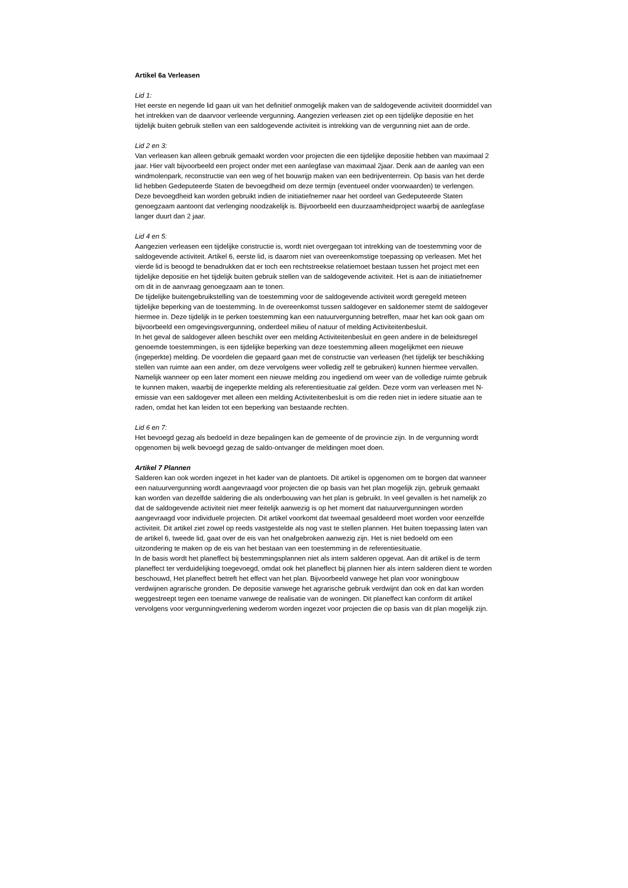Artikel 6a Verleasen
Lid 1:
Het eerste en negende lid gaan uit van het definitief onmogelijk maken van de saldogevende activiteit doormiddel van het intrekken van de daarvoor verleende vergunning. Aangezien verleasen ziet op een tijdelijke depositie en het tijdelijk buiten gebruik stellen van een saldogevende activiteit is intrekking van de vergunning niet aan de orde.
Lid 2 en 3:
Van verleasen kan alleen gebruik gemaakt worden voor projecten die een tijdelijke depositie hebben van maximaal 2 jaar. Hier valt bijvoorbeeld een project onder met een aanlegfase van maximaal 2jaar. Denk aan de aanleg van een windmolenpark, reconstructie van een weg of het bouwrijp maken van een bedrijventerrein. Op basis van het derde lid hebben Gedeputeerde Staten de bevoegdheid om deze termijn (eventueel onder voorwaarden) te verlengen. Deze bevoegdheid kan worden gebruikt indien de initiatiefnemer naar het oordeel van Gedeputeerde Staten genoegzaam aantoont dat verlenging noodzakelijk is. Bijvoorbeeld een duurzaamheidproject waarbij de aanlegfase langer duurt dan 2 jaar.
Lid 4 en 5:
Aangezien verleasen een tijdelijke constructie is, wordt niet overgegaan tot intrekking van de toestemming voor de saldogevende activiteit. Artikel 6, eerste lid, is daarom niet van overeenkomstige toepassing op verleasen. Met het vierde lid is beoogd te benadrukken dat er toch een rechtstreekse relatiemoet bestaan tussen het project met een tijdelijke depositie en het tijdelijk buiten gebruik stellen van de saldogevende activiteit. Het is aan de initiatiefnemer om dit in de aanvraag genoegzaam aan te tonen.
De tijdelijke buitengebruikstelling van de toestemming voor de saldogevende activiteit wordt geregeld meteen tijdelijke beperking van de toestemming. In de overeenkomst tussen saldogever en saldonemer stemt de saldogever hiermee in. Deze tijdelijk in te perken toestemming kan een natuurvergunning betreffen, maar het kan ook gaan om bijvoorbeeld een omgevingsvergunning, onderdeel milieu of natuur of melding Activiteitenbesluit.
In het geval de saldogever alleen beschikt over een melding Activiteitenbesluit en geen andere in de beleidsregel genoemde toestemmingen, is een tijdelijke beperking van deze toestemming alleen mogelijkmet een nieuwe (ingeperkte) melding. De voordelen die gepaard gaan met de constructie van verleasen (het tijdelijk ter beschikking stellen van ruimte aan een ander, om deze vervolgens weer volledig zelf te gebruiken) kunnen hiermee vervallen. Namelijk wanneer op een later moment een nieuwe melding zou ingediend om weer van de volledige ruimte gebruik te kunnen maken, waarbij de ingeperkte melding als referentiesituatie zal gelden. Deze vorm van verleasen met N- emissie van een saldogever met alleen een melding Activiteitenbesluit is om die reden niet in iedere situatie aan te raden, omdat het kan leiden tot een beperking van bestaande rechten.
Lid 6 en 7:
Het bevoegd gezag als bedoeld in deze bepalingen kan de gemeente of de provincie zijn. In de vergunning wordt opgenomen bij welk bevoegd gezag de saldo-ontvanger de meldingen moet doen.
Artikel 7 Plannen
Salderen kan ook worden ingezet in het kader van de plantoets. Dit artikel is opgenomen om te borgen dat wanneer een natuurvergunning wordt aangevraagd voor projecten die op basis van het plan mogelijk zijn, gebruik gemaakt kan worden van dezelfde saldering die als onderbouwing van het plan is gebruikt. In veel gevallen is het namelijk zo dat de saldogevende activiteit niet meer feitelijk aanwezig is op het moment dat natuurvergunningen worden aangevraagd voor individuele projecten. Dit artikel voorkomt dat tweemaal gesaldeerd moet worden voor eenzelfde activiteit. Dit artikel ziet zowel op reeds vastgestelde als nog vast te stellen plannen. Het buiten toepassing laten van de artikel 6, tweede lid, gaat over de eis van het onafgebroken aanwezig zijn. Het is niet bedoeld om een uitzondering te maken op de eis van het bestaan van een toestemming in de referentiesituatie.
In de basis wordt het planeffect bij bestemmingsplannen niet als intern salderen opgevat. Aan dit artikel is de term planeffect ter verduidelijking toegevoegd, omdat ook het planeffect bij plannen hier als intern salderen dient te worden beschouwd, Het planeffect betreft het effect van het plan. Bijvoorbeeld vanwege het plan voor woningbouw verdwijnen agrarische gronden. De depositie vanwege het agrarische gebruik verdwijnt dan ook en dat kan worden weggestreept tegen een toename vanwege de realisatie van de woningen. Dit planeffect kan conform dit artikel vervolgens voor vergunningverlening wederom worden ingezet voor projecten die op basis van dit plan mogelijk zijn.